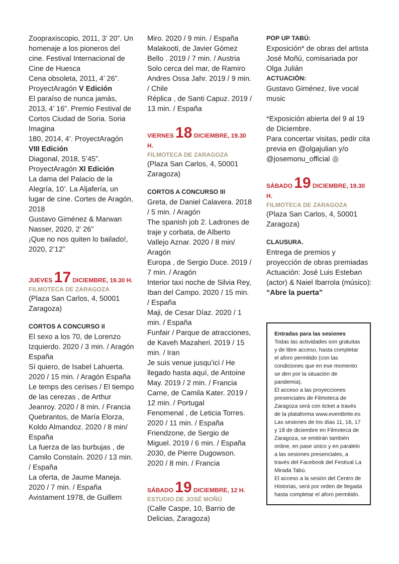Zoopraxiscopio, 2011, 3’ 20”. Un homenaje a los pioneros del cine. Festival Internacional de Cine de Huesca
Cena obsoleta, 2011, 4’ 26”. ProyectAragón V Edición
El paraíso de nunca jamás, 2013, 4’ 16”. Premio Festival de Cortos Ciudad de Soria. Soria Imagina
180, 2014, 4’. ProyectAragón VIII Edición
Diagonal, 2018, 5’45”. ProyectAragón XI Edición
La dama del Palacio de la Alegría, 10’. La Aljafería, un lugar de cine. Cortes de Aragón, 2018
Gustavo Giménez & Marwan Nasser, 2020, 2’ 26”
¡Que no nos quiten lo bailado!, 2020, 2’12”
JUEVES 17 DICIEMBRE, 19.30 H.
FILMOTECA DE ZARAGOZA
(Plaza San Carlos, 4, 50001 Zaragoza)
CORTOS A CONCURSO II
El sexo a los 70, de Lorenzo Izquierdo. 2020 / 3 min. / Aragón España
Sí quiero, de Isabel Lahuerta. 2020 / 15 min. / Aragón España
Le temps des cerises / El tiempo de las cerezas , de Arthur Jeanroy. 2020 / 8 min. / Francia
Quebrantos, de María Elorza, Koldo Almandoz. 2020 / 8 min/ España
La fuerza de las burbujas , de Camilo Constaín. 2020 / 13 min. / España
La oferta, de Jaume Maneja. 2020 / 7 min. / España
Avistament 1978, de Guillem
Miro. 2020 / 9 min. / España
Malakooti, de Javier Gómez Bello . 2019 / 7 min. / Austria
Solo cerca del mar, de Ramiro Andres Ossa Jahr. 2019 / 9 min. / Chile
Réplica , de Santi Capuz. 2019 / 13 min. / España
VIERNES 18 DICIEMBRE, 19.30 H.
FILMOTECA DE ZARAGOZA
(Plaza San Carlos, 4, 50001 Zaragoza)
CORTOS A CONCURSO III
Greta, de Daniel Calavera. 2018 / 5 min. / Aragón
The spanish job 2. Ladrones de traje y corbata, de Alberto Vallejo Aznar. 2020 / 8 min/ Aragón
Europa , de Sergio Duce. 2019 / 7 min. / Aragón
Interior taxi noche de Silvia Rey, Iban del Campo. 2020 / 15 min. / España
Maji, de Cesar Díaz. 2020 / 1 min. / España
Funfair / Parque de atracciones, de Kaveh Mazaheri. 2019 / 15 min. / Iran
Je suis venue jusqu’ici / He llegado hasta aquí, de Antoine May. 2019 / 2 min. / Francia
Carne, de Camila Kater. 2019 / 12 min. / Portugal
Fenomenal , de Leticia Torres. 2020 / 11 min. / España
Friendzone, de Sergio de Miguel. 2019 / 6 min. / España
2030, de Pierre Dugowson. 2020 / 8 min. / Francia
SÁBADO 19 DICIEMBRE, 12 H.
ESTUDIO DE JOSÉ MOÑÚ
(Calle Caspe, 10, Barrio de Delicias, Zaragoza)
POP UP TABÚ:
Exposición* de obras del artista José Moñú, comisariada por Olga Julián
ACTUACIÓN:
Gustavo Giménez, live vocal music
*Exposición abierta del 9 al 19 de Diciembre.
Para concertar visitas, pedir cita previa en @olgajulian y/o @josemonu_official ◎
SÁBADO 19 DICIEMBRE, 19.30 H.
FILMOTECA DE ZARAGOZA
(Plaza San Carlos, 4, 50001 Zaragoza)
CLAUSURA.
Entrega de premios y proyección de obras premiadas
Actuación: José Luis Esteban (actor) & Naiel Ibarrola (músico): “Abre la puerta”
Entradas para las sesiones
Todas las actividades son gratuitas y de libre acceso, hasta completar el aforo permitido (con las condiciones que en ese momento se den por la situación de pandemia).
El acceso a las proyecciones presenciales de Filmoteca de Zaragoza será con ticket a través de la plataforma www.eventbrite.es
Las sesiones de los días 11, 16, 17 y 18 de diciembre en Filmoteca de Zaragoza, se emitirán también online, en pase único y en paralelo a las sesiones presenciales, a través del Facebook del Festival La Mirada Tabú.
El acceso a la sesión del Centro de Historias, será por orden de llegada hasta completar el aforo permitido.